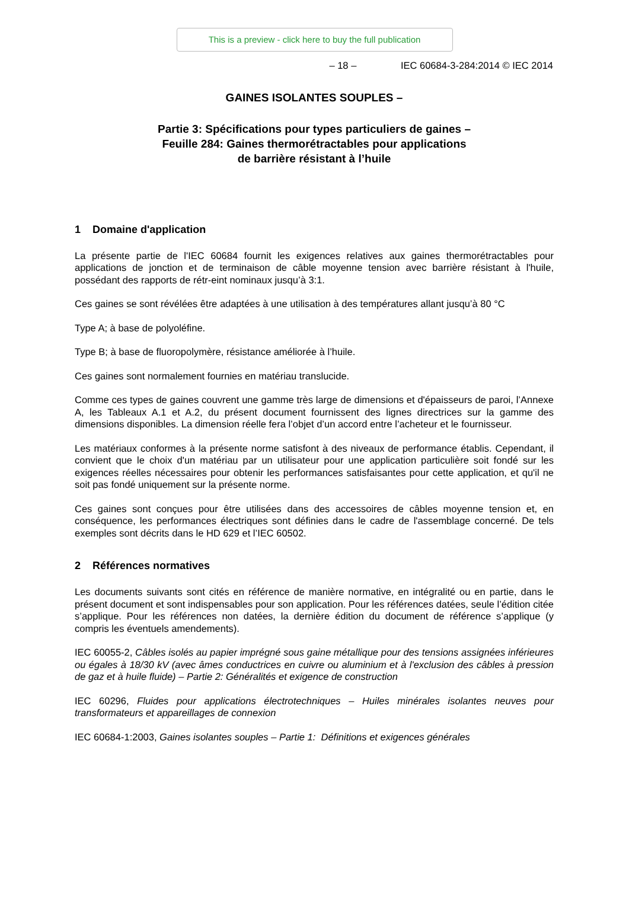This is a preview - click here to buy the full publication
– 18 – IEC 60684-3-284:2014 © IEC 2014
GAINES ISOLANTES SOUPLES –
Partie 3: Spécifications pour types particuliers de gaines –
Feuille 284: Gaines thermorétractables pour applications
de barrière résistant à l’huile
1 Domaine d'application
La présente partie de l'IEC 60684 fournit les exigences relatives aux gaines thermorétractables pour applications de jonction et de terminaison de câble moyenne tension avec barrière résistant à l'huile, possédant des rapports de rétr-eint nominaux jusqu’à 3:1.
Ces gaines se sont révélées être adaptées à une utilisation à des températures allant jusqu’à 80 °C
Type A; à base de polyoléfine.
Type B; à base de fluoropolymère, résistance améliorée à l’huile.
Ces gaines sont normalement fournies en matériau translucide.
Comme ces types de gaines couvrent une gamme très large de dimensions et d'épaisseurs de paroi, l’Annexe A, les Tableaux A.1 et A.2, du présent document fournissent des lignes directrices sur la gamme des dimensions disponibles. La dimension réelle fera l’objet d’un accord entre l’acheteur et le fournisseur.
Les matériaux conformes à la présente norme satisfont à des niveaux de performance établis. Cependant, il convient que le choix d'un matériau par un utilisateur pour une application particulière soit fondé sur les exigences réelles nécessaires pour obtenir les performances satisfaisantes pour cette application, et qu'il ne soit pas fondé uniquement sur la présente norme.
Ces gaines sont conçues pour être utilisées dans des accessoires de câbles moyenne tension et, en conséquence, les performances électriques sont définies dans le cadre de l'assemblage concerné. De tels exemples sont décrits dans le HD 629 et l’IEC 60502.
2 Références normatives
Les documents suivants sont cités en référence de manière normative, en intégralité ou en partie, dans le présent document et sont indispensables pour son application. Pour les références datées, seule l’édition citée s’applique. Pour les références non datées, la dernière édition du document de référence s’applique (y compris les éventuels amendements).
IEC 60055-2, Câbles isolés au papier imprégné sous gaine métallique pour des tensions assignées inférieures ou égales à 18/30 kV (avec âmes conductrices en cuivre ou aluminium et à l'exclusion des câbles à pression de gaz et à huile fluide) – Partie 2: Généralités et exigence de construction
IEC 60296, Fluides pour applications électrotechniques – Huiles minérales isolantes neuves pour transformateurs et appareillages de connexion
IEC 60684-1:2003, Gaines isolantes souples – Partie 1: Définitions et exigences générales